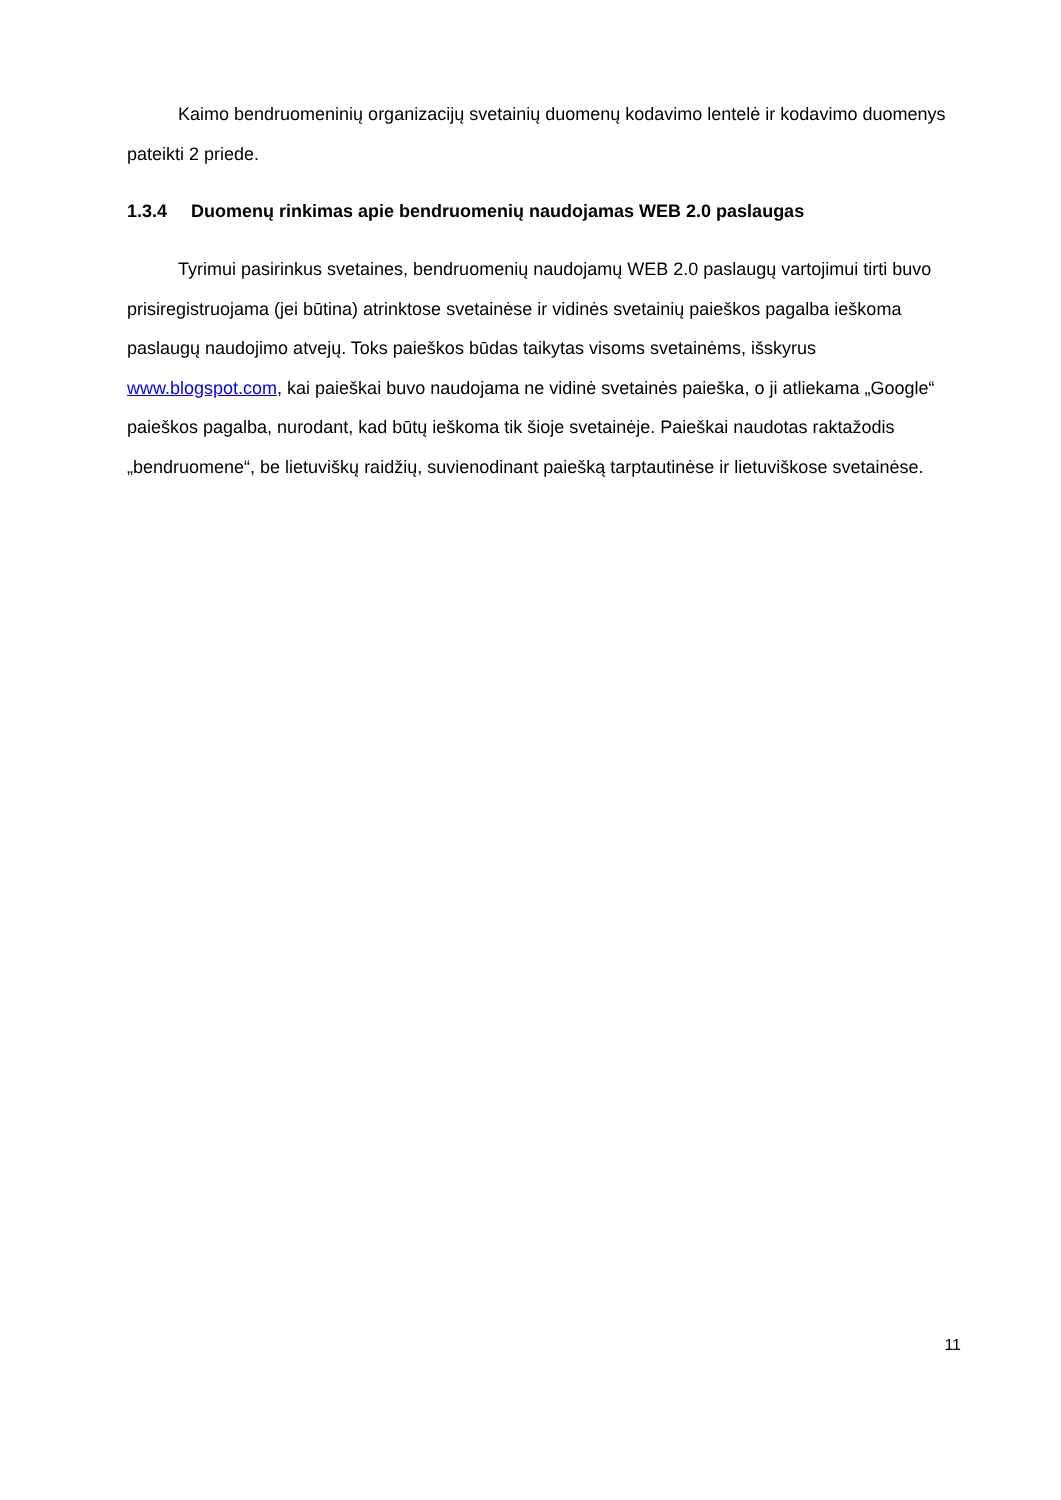Kaimo bendruomeninių organizacijų svetainių duomenų kodavimo lentelė ir kodavimo duomenys pateikti 2 priede.
1.3.4 Duomenų rinkimas apie bendruomenių naudojamas WEB 2.0 paslaugas
Tyrimui pasirinkus svetaines, bendruomenių naudojamų WEB 2.0 paslaugų vartojimui tirti buvo prisiregistruojama (jei būtina) atrinktose svetainėse ir vidinės svetainių paieškos pagalba ieškoma paslaugų naudojimo atvejų. Toks paieškos būdas taikytas visoms svetainėms, išskyrus www.blogspot.com, kai paieškai buvo naudojama ne vidinė svetainės paieška, o ji atliekama „Google“ paieškos pagalba, nurodant, kad būtų ieškoma tik šioje svetainėje. Paieškai naudotas raktažodis „bendruomene“, be lietuviškų raidžių, suvienodinant paiešką tarptautinėse ir lietuviškose svetainėse.
11